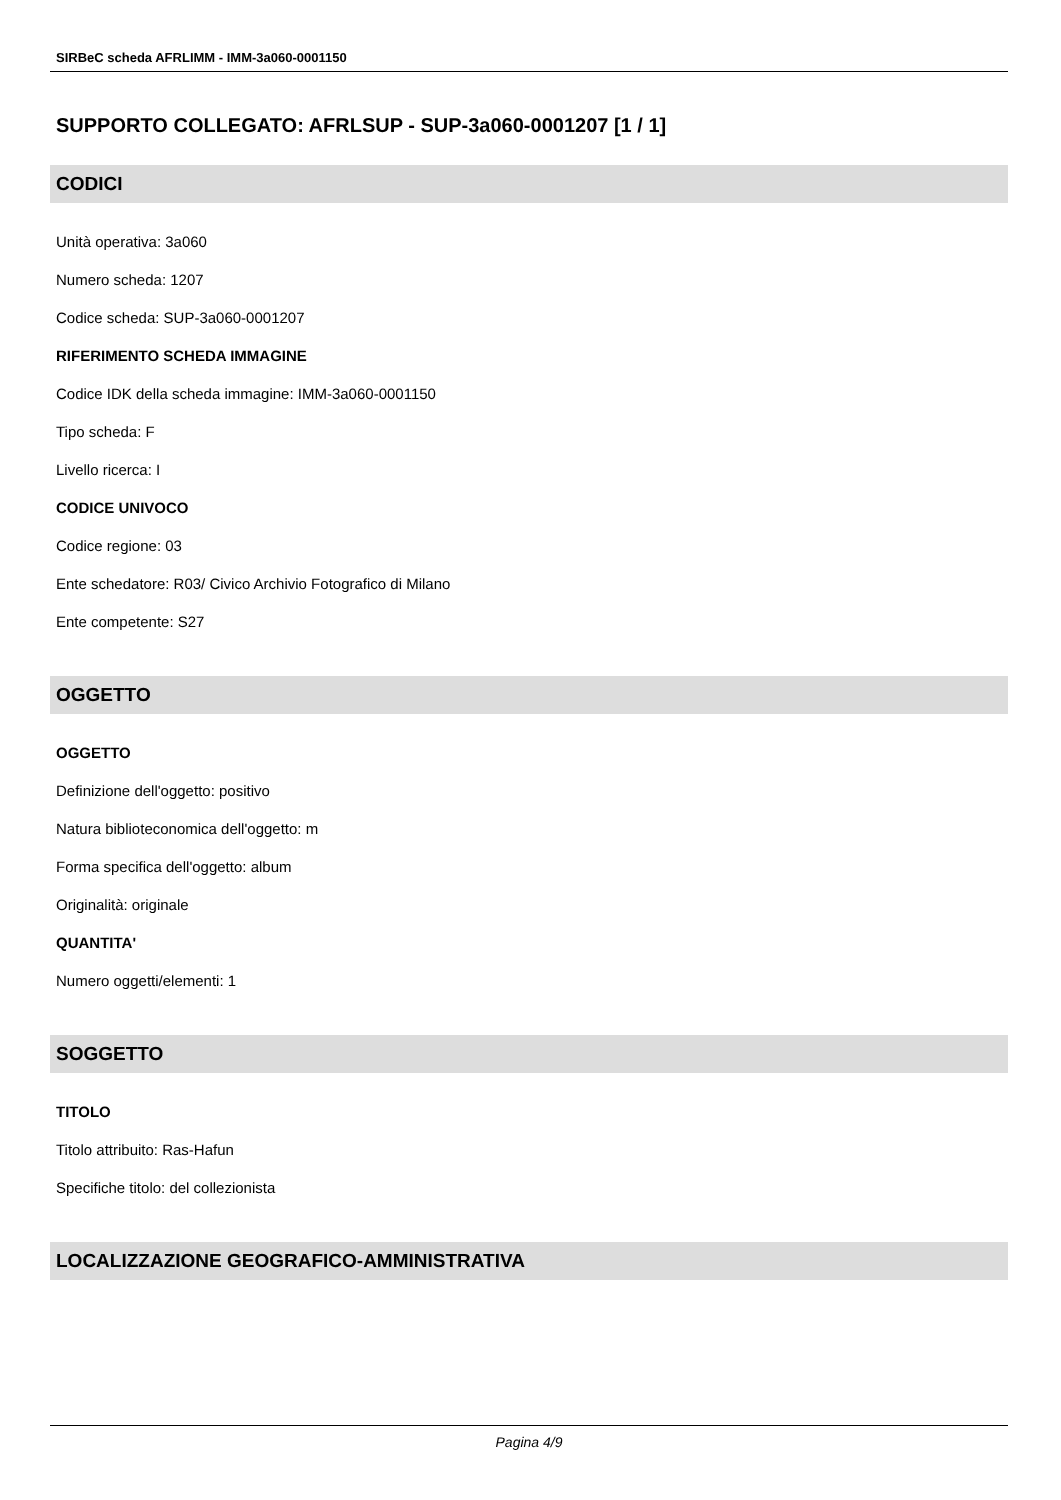SIRBeC scheda AFRLIMM - IMM-3a060-0001150
SUPPORTO COLLEGATO: AFRLSUP - SUP-3a060-0001207 [1 / 1]
CODICI
Unità operativa: 3a060
Numero scheda: 1207
Codice scheda: SUP-3a060-0001207
RIFERIMENTO SCHEDA IMMAGINE
Codice IDK della scheda immagine: IMM-3a060-0001150
Tipo scheda: F
Livello ricerca: I
CODICE UNIVOCO
Codice regione: 03
Ente schedatore: R03/ Civico Archivio Fotografico di Milano
Ente competente: S27
OGGETTO
OGGETTO
Definizione dell'oggetto: positivo
Natura biblioteconomica dell'oggetto: m
Forma specifica dell'oggetto: album
Originalità: originale
QUANTITA'
Numero oggetti/elementi: 1
SOGGETTO
TITOLO
Titolo attribuito: Ras-Hafun
Specifiche titolo: del collezionista
LOCALIZZAZIONE GEOGRAFICO-AMMINISTRATIVA
Pagina 4/9